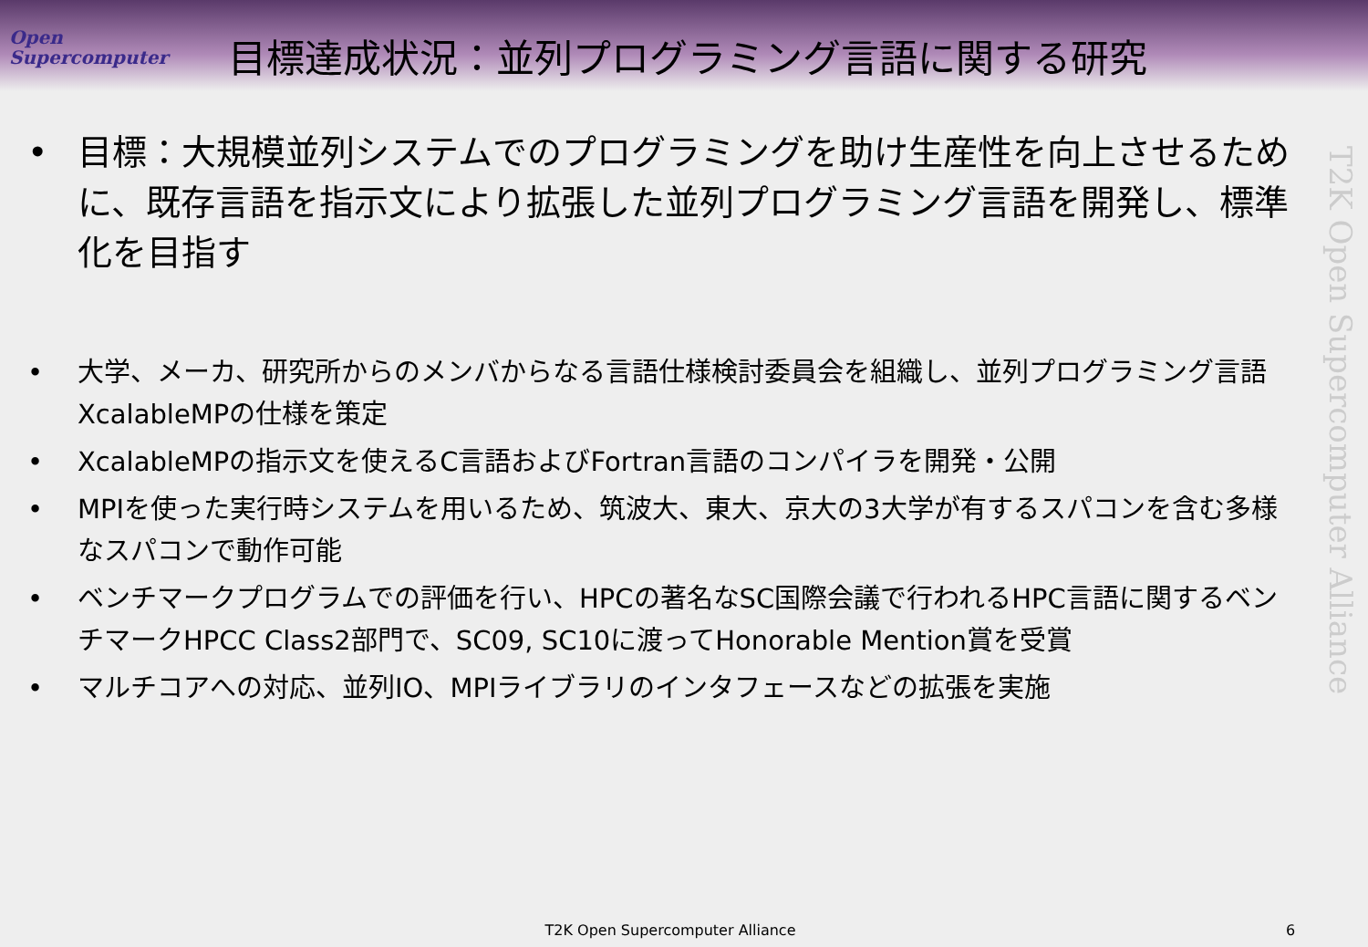Open
Supercomputer
目標達成状況：並列プログラミング言語に関する研究
T2K Open Supercomputer Alliance
• 目標：大規模並列システムでのプログラミングを助け生産性を向上させるために、既存言語を指示文により拡張した並列プログラミング言語を開発し、標準化を目指す
• 大学、メーカ、研究所からのメンバからなる言語仕様検討委員会を組織し、並列プログラミング言語XcalableMPの仕様を策定
• XcalableMPの指示文を使えるC言語およびFortran言語のコンパイラを開発・公開
• MPIを使った実行時システムを用いるため、筑波大、東大、京大の3大学が有するスパコンを含む多様なスパコンで動作可能
• ベンチマークプログラムでの評価を行い、HPCの著名なSC国際会議で行われるHPC言語に関するベンチマークHPCC Class2部門で、SC09, SC10に渡ってHonorable Mention賞を受賞
• マルチコアへの対応、並列IO、MPIライブラリのインタフェースなどの拡張を実施
T2K Open Supercomputer Alliance 6